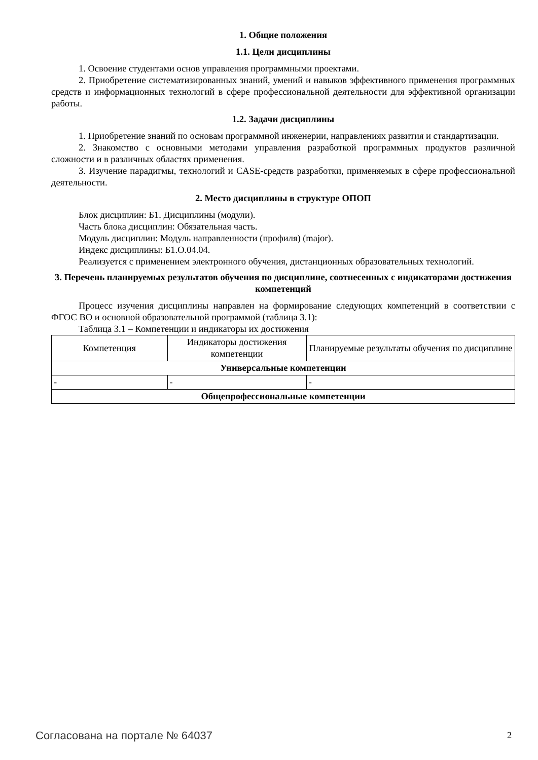1. Общие положения
1.1. Цели дисциплины
1. Освоение студентами основ управления программными проектами.
2. Приобретение систематизированных знаний, умений и навыков эффективного применения программных средств и информационных технологий в сфере профессиональной деятельности для эффективной организации работы.
1.2. Задачи дисциплины
1. Приобретение знаний по основам программной инженерии, направлениях развития и стандартизации.
2. Знакомство с основными методами управления разработкой программных продуктов различной сложности и в различных областях применения.
3. Изучение парадигмы, технологий и CASE-средств разработки, применяемых в сфере профессиональной деятельности.
2. Место дисциплины в структуре ОПОП
Блок дисциплин: Б1. Дисциплины (модули).
Часть блока дисциплин: Обязательная часть.
Модуль дисциплин: Модуль направленности (профиля) (major).
Индекс дисциплины: Б1.О.04.04.
Реализуется с применением электронного обучения, дистанционных образовательных технологий.
3. Перечень планируемых результатов обучения по дисциплине, соотнесенных с индикаторами достижения компетенций
Процесс изучения дисциплины направлен на формирование следующих компетенций в соответствии с ФГОС ВО и основной образовательной программой (таблица 3.1):
Таблица 3.1 – Компетенции и индикаторы их достижения
| Компетенция | Индикаторы достижения компетенции | Планируемые результаты обучения по дисциплине |
| --- | --- | --- |
| Универсальные компетенции | | |
| - | - | - |
| Общепрофессиональные компетенции | | |
Согласована на портале № 64037 2